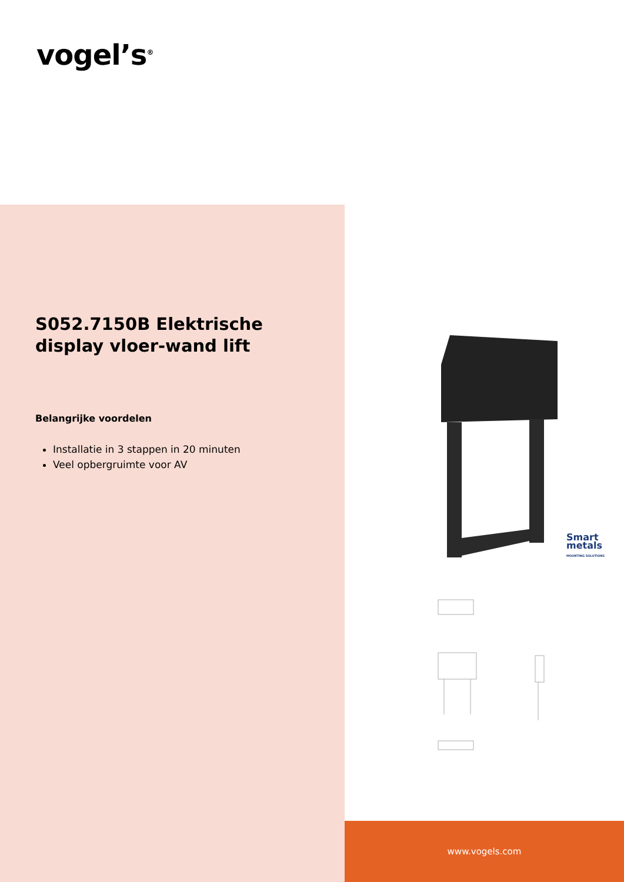vogel’s<sup>®</sup>
S052.7150B Elektrische display vloer-wand lift
Belangrijke voordelen
Installatie in 3 stappen in 20 minuten
Veel opbergruimte voor AV
Smart
metals
MOUNTING SOLUTIONS
www.vogels.com